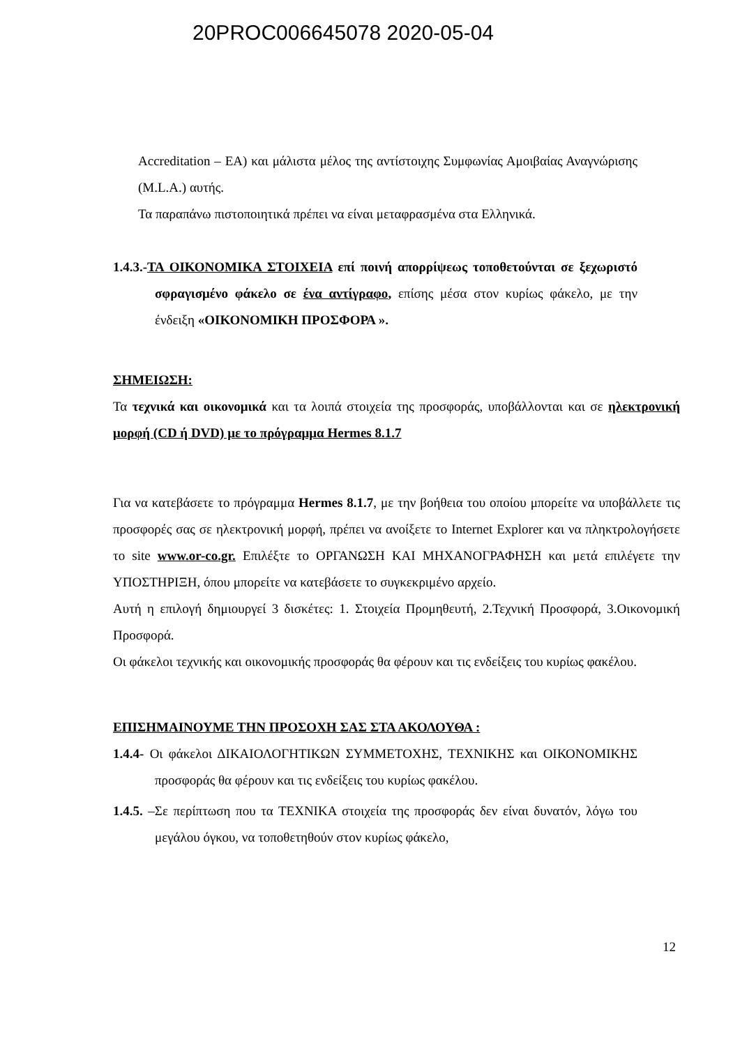20PROC006645078 2020-05-04
Accreditation – EA) και μάλιστα μέλος της αντίστοιχης Συμφωνίας Αμοιβαίας Αναγνώρισης (M.L.A.) αυτής.
Τα παραπάνω πιστοποιητικά πρέπει να είναι μεταφρασμένα στα Ελληνικά.
1.4.3.-ΤΑ ΟΙΚΟΝΟΜΙΚΑ ΣΤΟΙΧΕΙΑ επί ποινή απορρίψεως τοποθετούνται σε ξεχωριστό σφραγισμένο φάκελο σε ένα αντίγραφο, επίσης μέσα στον κυρίως φάκελο, με την ένδειξη «ΟΙΚΟΝΟΜΙΚΗ ΠΡΟΣΦΟΡΑ ».
ΣΗΜΕΙΩΣΗ:
Τα τεχνικά και οικονομικά και τα λοιπά στοιχεία της προσφοράς, υποβάλλονται και σε ηλεκτρονική μορφή (CD ή DVD) με το πρόγραμμα Hermes 8.1.7
Για να κατεβάσετε το πρόγραμμα Hermes 8.1.7, με την βοήθεια του οποίου μπορείτε να υποβάλλετε τις προσφορές σας σε ηλεκτρονική μορφή, πρέπει να ανοίξετε το Internet Explorer και να πληκτρολογήσετε το site www.or-co.gr. Επιλέξτε το ΟΡΓΑΝΩΣΗ ΚΑΙ ΜΗΧΑΝΟΓΡΑΦΗΣΗ και μετά επιλέγετε την ΥΠΟΣΤΗΡΙΞΗ, όπου μπορείτε να κατεβάσετε το συγκεκριμένο αρχείο.
Αυτή η επιλογή δημιουργεί 3 δισκέτες: 1. Στοιχεία Προμηθευτή, 2.Τεχνική Προσφορά, 3.Οικονομική Προσφορά.
Οι φάκελοι τεχνικής και οικονομικής προσφοράς θα φέρουν και τις ενδείξεις του κυρίως φακέλου.
ΕΠΙΣΗΜΑΙΝΟΥΜΕ ΤΗΝ ΠΡΟΣΟΧΗ ΣΑΣ ΣΤΑ ΑΚΟΛΟΥΘΑ :
1.4.4- Οι φάκελοι ΔΙΚΑΙΟΛΟΓΗΤΙΚΩΝ ΣΥΜΜΕΤΟΧΗΣ, ΤΕΧΝΙΚΗΣ και ΟΙΚΟΝΟΜΙΚΗΣ προσφοράς θα φέρουν και τις ενδείξεις του κυρίως φακέλου.
1.4.5. –Σε περίπτωση που τα ΤΕΧΝΙΚΑ στοιχεία της προσφοράς δεν είναι δυνατόν, λόγω του μεγάλου όγκου, να τοποθετηθούν στον κυρίως φάκελο,
12